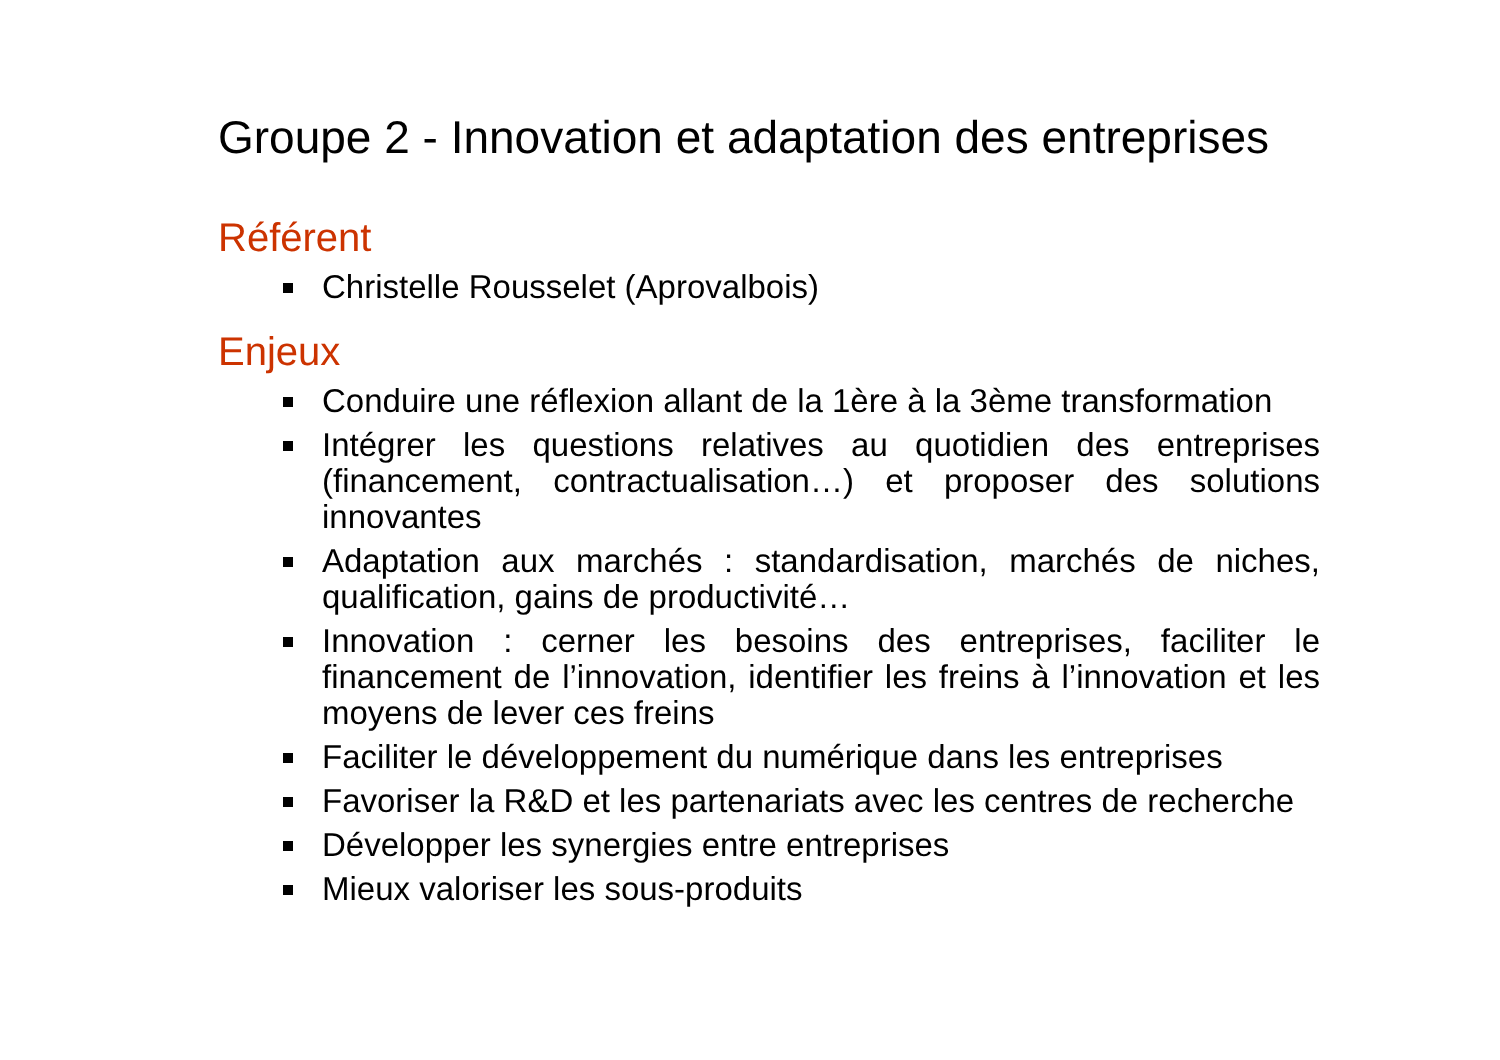Groupe 2 - Innovation et adaptation des entreprises
Référent
Christelle Rousselet (Aprovalbois)
Enjeux
Conduire une réflexion allant de la 1ère à la 3ème transformation
Intégrer les questions relatives au quotidien des entreprises (financement, contractualisation…) et proposer des solutions innovantes
Adaptation aux marchés : standardisation, marchés de niches, qualification, gains de productivité…
Innovation : cerner les besoins des entreprises, faciliter le financement de l’innovation, identifier les freins à l’innovation et les moyens de lever ces freins
Faciliter le développement du numérique dans les entreprises
Favoriser la R&D et les partenariats avec les centres de recherche
Développer les synergies entre entreprises
Mieux valoriser les sous-produits